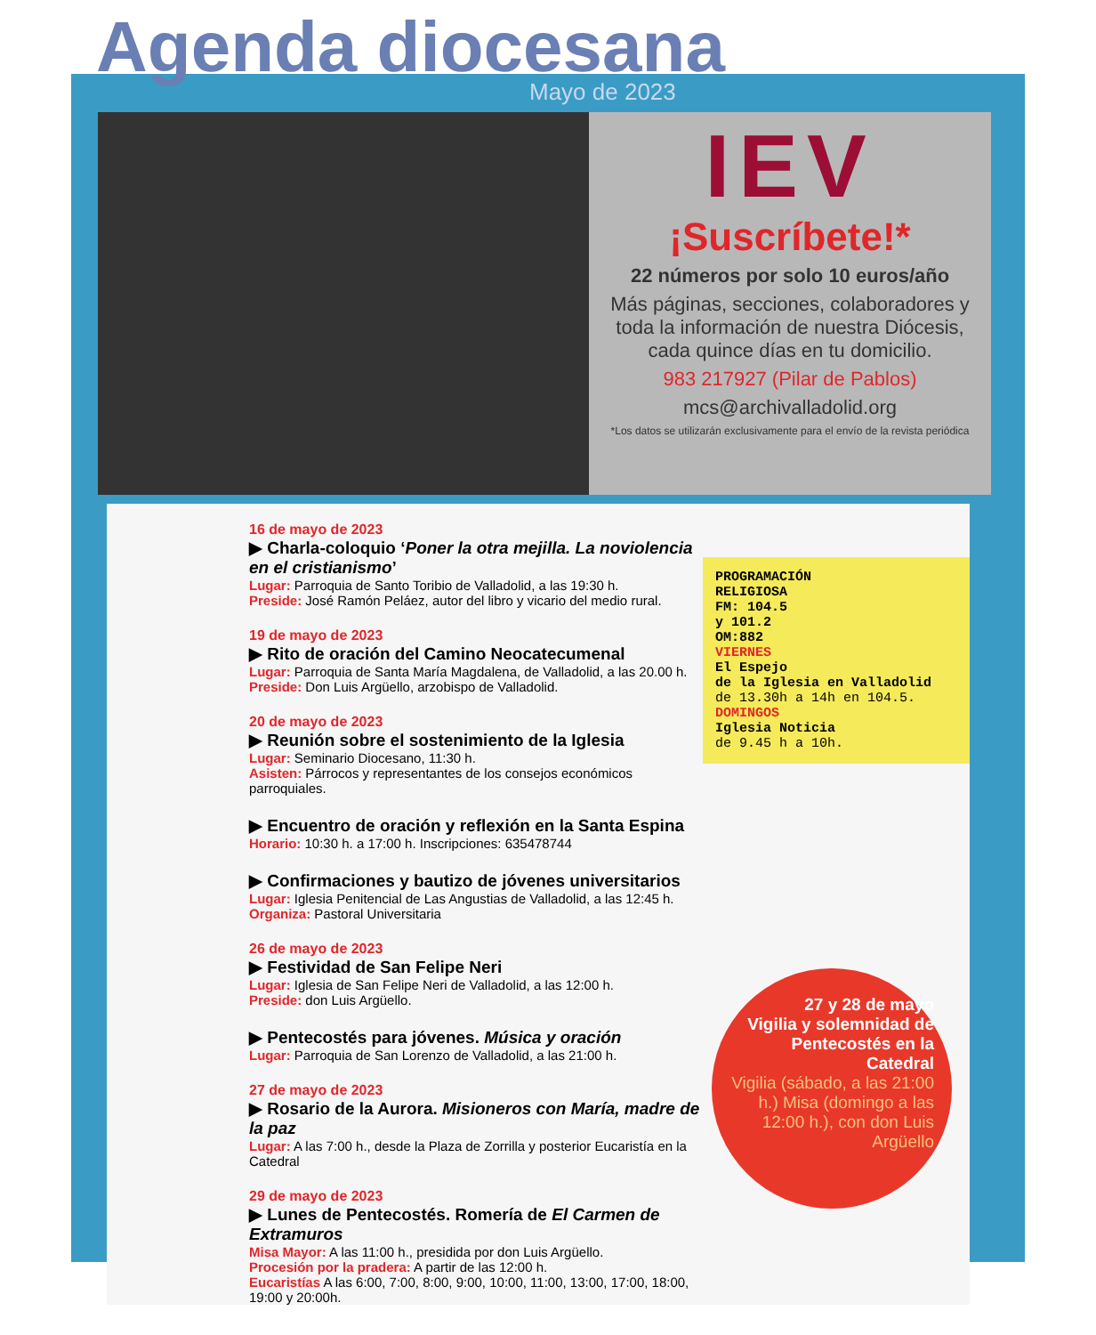Agenda diocesana
Mayo de 2023
IEV
¡Suscríbete!*
22 números por solo 10 euros/año
Más páginas, secciones, colaboradores y toda la información de nuestra Diócesis, cada quince días en tu domicilio.
983 217927 (Pilar de Pablos)
mcs@archivalladolid.org
*Los datos se utilizarán exclusivamente para el envío de la revista periódica
16 de mayo de 2023
▶ Charla-coloquio ‘Poner la otra mejilla. La noviolencia en el cristianismo’
Lugar: Parroquia de Santo Toribio de Valladolid, a las 19:30 h.
Preside: José Ramón Peláez, autor del libro y vicario del medio rural.
19 de mayo de 2023
▶ Rito de oración del Camino Neocatecumenal
Lugar: Parroquia de Santa María Magdalena, de Valladolid, a las 20.00 h.
Preside: Don Luis Argüello, arzobispo de Valladolid.
20 de mayo de 2023
▶ Reunión sobre el sostenimiento de la Iglesia
Lugar: Seminario Diocesano, 11:30 h.
Asisten: Párrocos y representantes de los consejos económicos parroquiales.
▶ Encuentro de oración y reflexión en la Santa Espina
Horario: 10:30 h. a 17:00 h. Inscripciones: 635478744
▶ Confirmaciones y bautizo de jóvenes universitarios
Lugar: Iglesia Penitencial de Las Angustias de Valladolid, a las 12:45 h.
Organiza: Pastoral Universitaria
26 de mayo de 2023
▶ Festividad de San Felipe Neri
Lugar: Iglesia de San Felipe Neri de Valladolid, a las 12:00 h.
Preside: don Luis Argüello.
▶ Pentecostés para jóvenes. Música y oración
Lugar: Parroquia de San Lorenzo de Valladolid, a las 21:00 h.
27 de mayo de 2023
▶ Rosario de la Aurora. Misioneros con María, madre de la paz
Lugar: A las 7:00 h., desde la Plaza de Zorrilla y posterior Eucaristía en la Catedral
29 de mayo de 2023
▶ Lunes de Pentecostés. Romería de El Carmen de Extramuros
Misa Mayor: A las 11:00 h., presidida por don Luis Argüello.
Procesión por la pradera: A partir de las 12:00 h.
Eucaristías A las 6:00, 7:00, 8:00, 9:00, 10:00, 11:00, 13:00, 17:00, 18:00, 19:00 y 20:00h.
PROGRAMACIÓN
RELIGIOSA
FM: 104.5
y 101.2
OM:882
VIERNES
El Espejo
de la Iglesia en Valladolid
de 13.30h a 14h en 104.5.
DOMINGOS
Iglesia Noticia
de 9.45 h a 10h.
27 y 28 de mayo
Vigilia y solemnidad de Pentecostés en la Catedral
Vigilia (sábado, a las 21:00 h.) Misa (domingo a las 12:00 h.), con don Luis Argüello